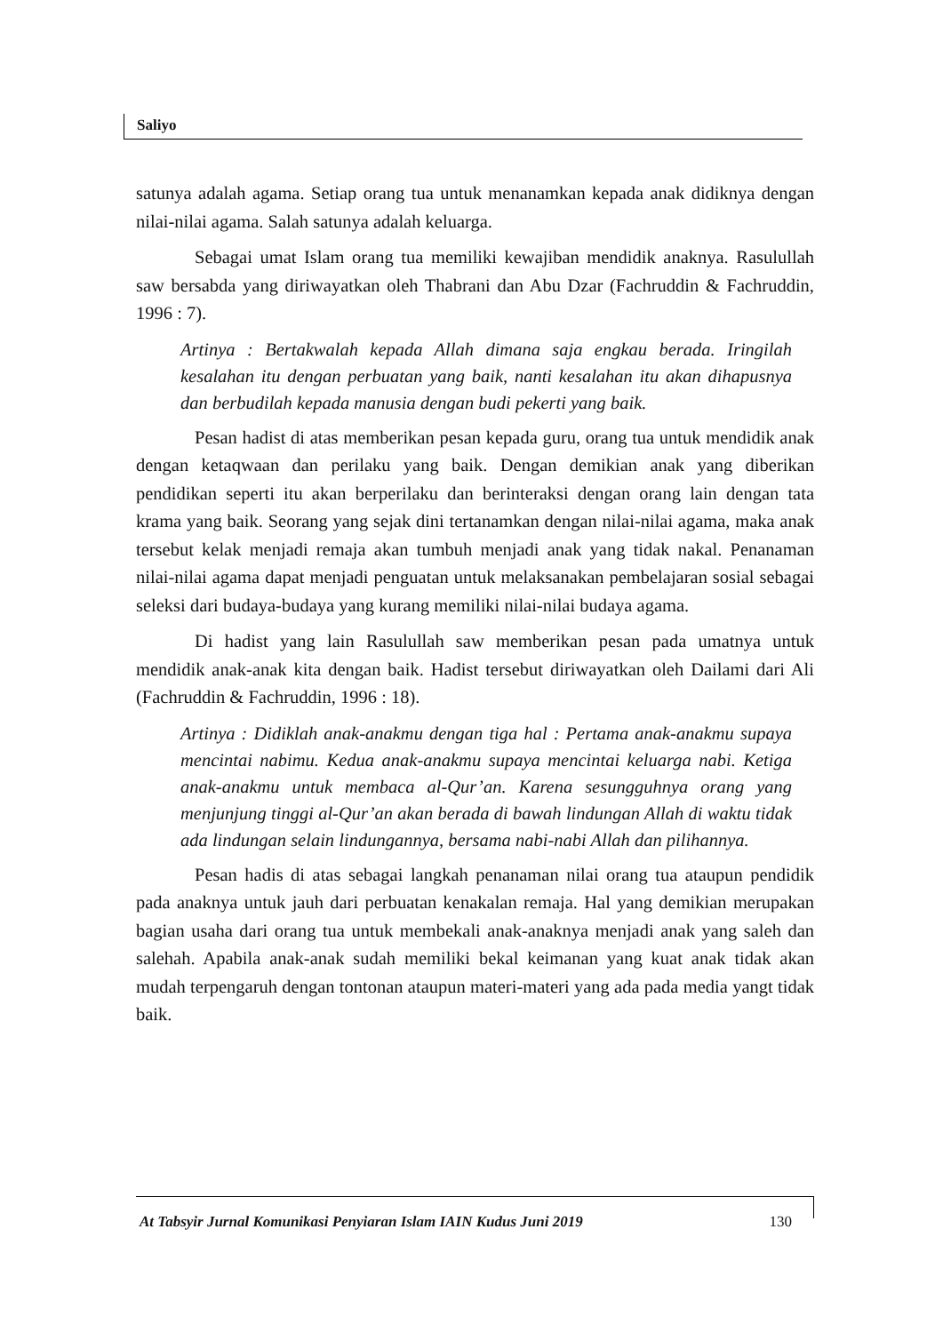Saliyo
satunya adalah agama. Setiap orang tua untuk menanamkan kepada anak didiknya dengan nilai-nilai agama. Salah satunya adalah keluarga.
Sebagai umat Islam orang tua memiliki kewajiban mendidik anaknya. Rasulullah saw bersabda yang diriwayatkan oleh Thabrani dan Abu Dzar (Fachruddin & Fachruddin, 1996 : 7).
Artinya : Bertakwalah kepada Allah dimana saja engkau berada. Iringilah kesalahan itu dengan perbuatan yang baik, nanti kesalahan itu akan dihapusnya dan berbudilah kepada manusia dengan budi pekerti yang baik.
Pesan hadist di atas memberikan pesan kepada guru, orang tua untuk mendidik anak dengan ketaqwaan dan perilaku yang baik. Dengan demikian anak yang diberikan pendidikan seperti itu akan berperilaku dan berinteraksi dengan orang lain dengan tata krama yang baik. Seorang yang sejak dini tertanamkan dengan nilai-nilai agama, maka anak tersebut kelak menjadi remaja akan tumbuh menjadi anak yang tidak nakal. Penanaman nilai-nilai agama dapat menjadi penguatan untuk melaksanakan pembelajaran sosial sebagai seleksi dari budaya-budaya yang kurang memiliki nilai-nilai budaya agama.
Di hadist yang lain Rasulullah saw memberikan pesan pada umatnya untuk mendidik anak-anak kita dengan baik. Hadist tersebut diriwayatkan oleh Dailami dari Ali (Fachruddin & Fachruddin, 1996 : 18).
Artinya : Didiklah anak-anakmu dengan tiga hal : Pertama anak-anakmu supaya mencintai nabimu. Kedua anak-anakmu supaya mencintai keluarga nabi. Ketiga anak-anakmu untuk membaca al-Qur’an. Karena sesungguhnya orang yang menjunjung tinggi al-Qur’an akan berada di bawah lindungan Allah di waktu tidak ada lindungan selain lindungannya, bersama nabi-nabi Allah dan pilihannya.
Pesan hadis di atas sebagai langkah penanaman nilai orang tua ataupun pendidik pada anaknya untuk jauh dari perbuatan kenakalan remaja. Hal yang demikian merupakan bagian usaha dari orang tua untuk membekali anak-anaknya menjadi anak yang saleh dan salehah. Apabila anak-anak sudah memiliki bekal keimanan yang kuat anak tidak akan mudah terpengaruh dengan tontonan ataupun materi-materi yang ada pada media yangt tidak baik.
At Tabsyir Jurnal Komunikasi Penyiaran Islam IAIN Kudus Juni 2019 130